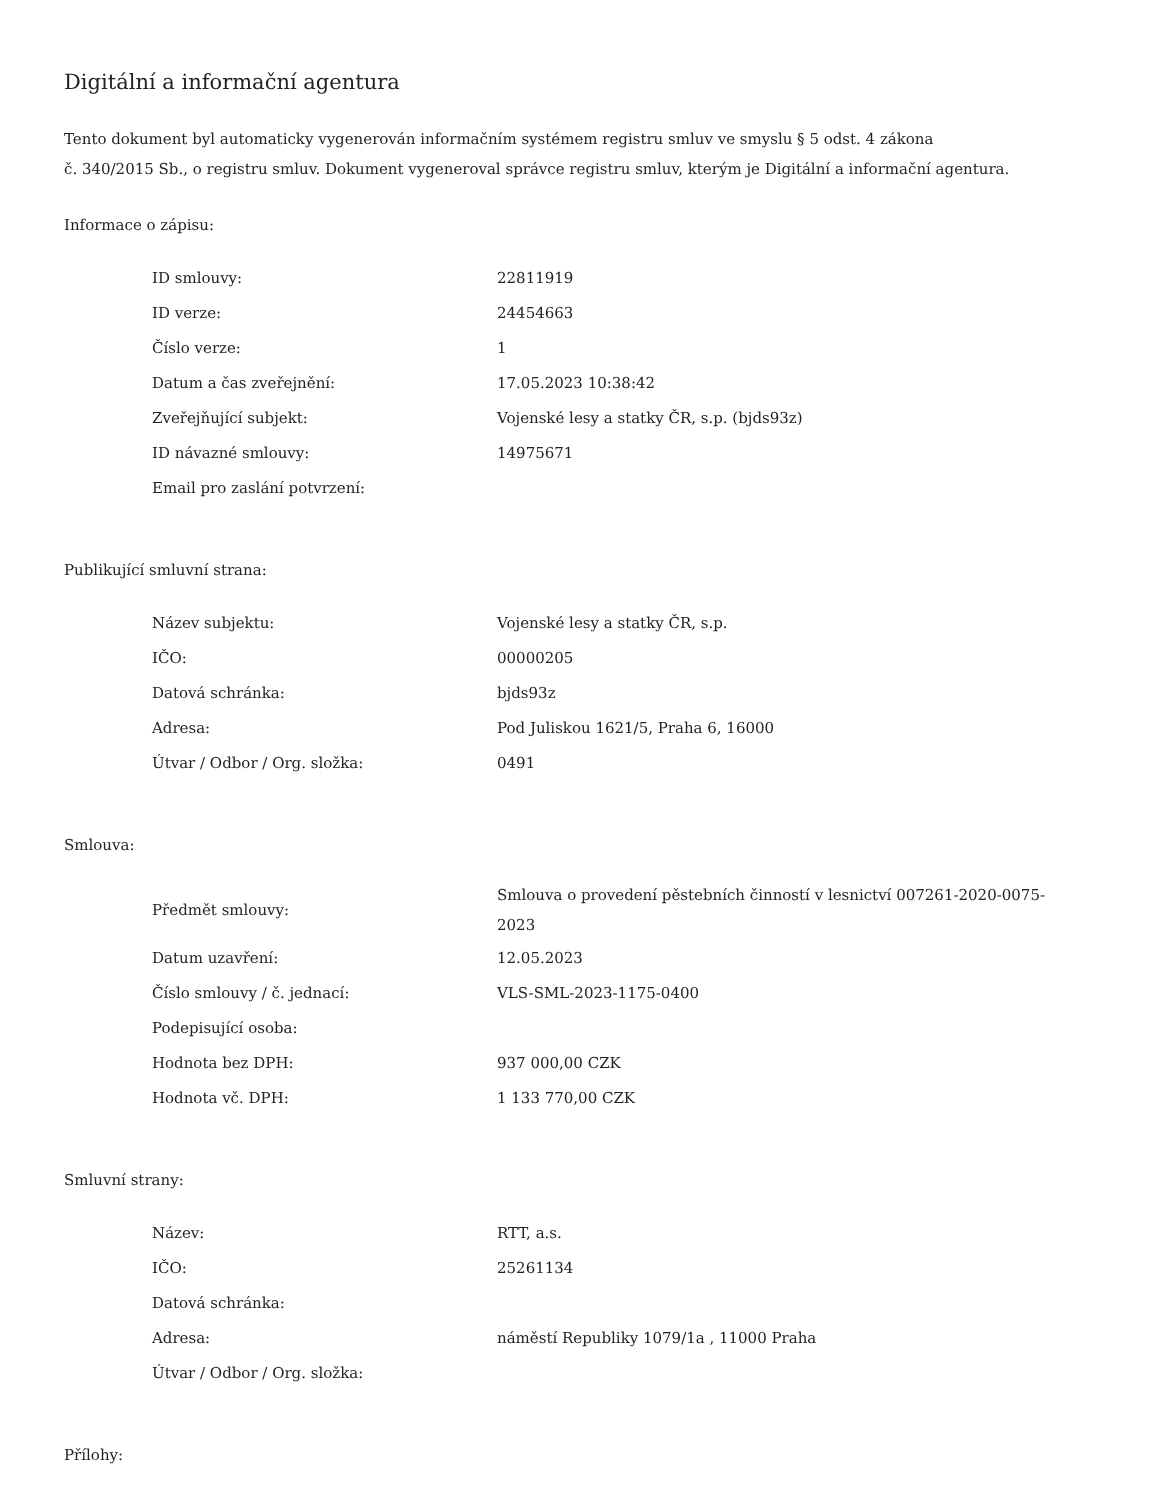Digitální a informační agentura
Tento dokument byl automaticky vygenerován informačním systémem registru smluv ve smyslu § 5 odst. 4 zákona
č. 340/2015 Sb., o registru smluv. Dokument vygeneroval správce registru smluv, kterým je Digitální a informační agentura.
Informace o zápisu:
| ID smlouvy: | 22811919 |
| ID verze: | 24454663 |
| Číslo verze: | 1 |
| Datum a čas zveřejnění: | 17.05.2023 10:38:42 |
| Zveřejňující subjekt: | Vojenské lesy a statky ČR, s.p. (bjds93z) |
| ID návazné smlouvy: | 14975671 |
| Email pro zaslání potvrzení: | |
Publikující smluvní strana:
| Název subjektu: | Vojenské lesy a statky ČR, s.p. |
| IČO: | 00000205 |
| Datová schránka: | bjds93z |
| Adresa: | Pod Juliskou 1621/5, Praha 6, 16000 |
| Útvar / Odbor / Org. složka: | 0491 |
Smlouva:
| Předmět smlouvy: | Smlouva o provedení pěstebních činností v lesnictví 007261-2020-0075-2023 |
| Datum uzavření: | 12.05.2023 |
| Číslo smlouvy / č. jednací: | VLS-SML-2023-1175-0400 |
| Podepisující osoba: | |
| Hodnota bez DPH: | 937 000,00 CZK |
| Hodnota vč. DPH: | 1 133 770,00 CZK |
Smluvní strany:
| Název: | RTT, a.s. |
| IČO: | 25261134 |
| Datová schránka: | |
| Adresa: | náměstí Republiky 1079/1a , 11000 Praha |
| Útvar / Odbor / Org. složka: | |
Přílohy: